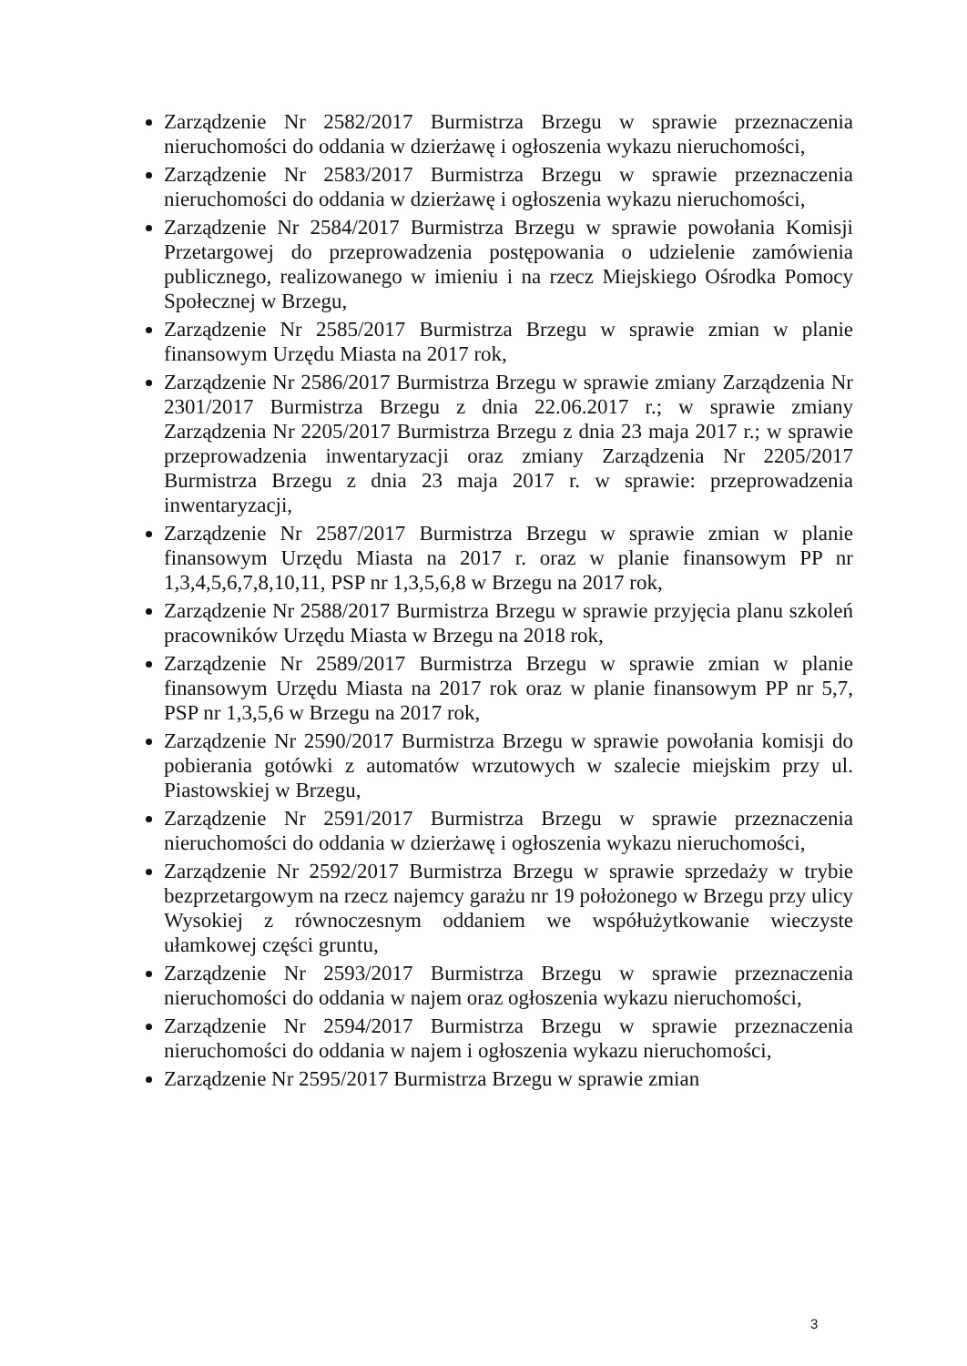Zarządzenie Nr 2582/2017 Burmistrza Brzegu w sprawie przeznaczenia nieruchomości do oddania w dzierżawę i ogłoszenia wykazu nieruchomości,
Zarządzenie Nr 2583/2017 Burmistrza Brzegu w sprawie przeznaczenia nieruchomości do oddania w dzierżawę i ogłoszenia wykazu nieruchomości,
Zarządzenie Nr 2584/2017 Burmistrza Brzegu w sprawie powołania Komisji Przetargowej do przeprowadzenia postępowania o udzielenie zamówienia publicznego, realizowanego w imieniu i na rzecz Miejskiego Ośrodka Pomocy Społecznej w Brzegu,
Zarządzenie Nr 2585/2017 Burmistrza Brzegu w sprawie zmian w planie finansowym Urzędu Miasta na 2017 rok,
Zarządzenie Nr 2586/2017 Burmistrza Brzegu w sprawie zmiany Zarządzenia Nr 2301/2017 Burmistrza Brzegu z dnia 22.06.2017 r.; w sprawie zmiany Zarządzenia Nr 2205/2017 Burmistrza Brzegu z dnia 23 maja 2017 r.; w sprawie przeprowadzenia inwentaryzacji oraz zmiany Zarządzenia Nr 2205/2017 Burmistrza Brzegu z dnia 23 maja 2017 r. w sprawie: przeprowadzenia inwentaryzacji,
Zarządzenie Nr 2587/2017 Burmistrza Brzegu w sprawie zmian w planie finansowym Urzędu Miasta na 2017 r. oraz w planie finansowym PP nr 1,3,4,5,6,7,8,10,11, PSP nr 1,3,5,6,8 w Brzegu na 2017 rok,
Zarządzenie Nr 2588/2017 Burmistrza Brzegu w sprawie przyjęcia planu szkoleń pracowników Urzędu Miasta w Brzegu na 2018 rok,
Zarządzenie Nr 2589/2017 Burmistrza Brzegu w sprawie zmian w planie finansowym Urzędu Miasta na 2017 rok oraz w planie finansowym PP nr 5,7, PSP nr 1,3,5,6 w Brzegu na 2017 rok,
Zarządzenie Nr 2590/2017 Burmistrza Brzegu w sprawie powołania komisji do pobierania gotówki z automatów wrzutowych w szalecie miejskim przy ul. Piastowskiej w Brzegu,
Zarządzenie Nr 2591/2017 Burmistrza Brzegu w sprawie przeznaczenia nieruchomości do oddania w dzierżawę i ogłoszenia wykazu nieruchomości,
Zarządzenie Nr 2592/2017 Burmistrza Brzegu w sprawie sprzedaży w trybie bezprzetargowym na rzecz najemcy garażu nr 19 położonego w Brzegu przy ulicy Wysokiej z równoczesnym oddaniem we współużytkowanie wieczyste ułamkowej części gruntu,
Zarządzenie Nr 2593/2017 Burmistrza Brzegu w sprawie przeznaczenia nieruchomości do oddania w najem oraz ogłoszenia wykazu nieruchomości,
Zarządzenie Nr 2594/2017 Burmistrza Brzegu w sprawie przeznaczenia nieruchomości do oddania w najem i ogłoszenia wykazu nieruchomości,
Zarządzenie Nr 2595/2017 Burmistrza Brzegu w sprawie zmian
3